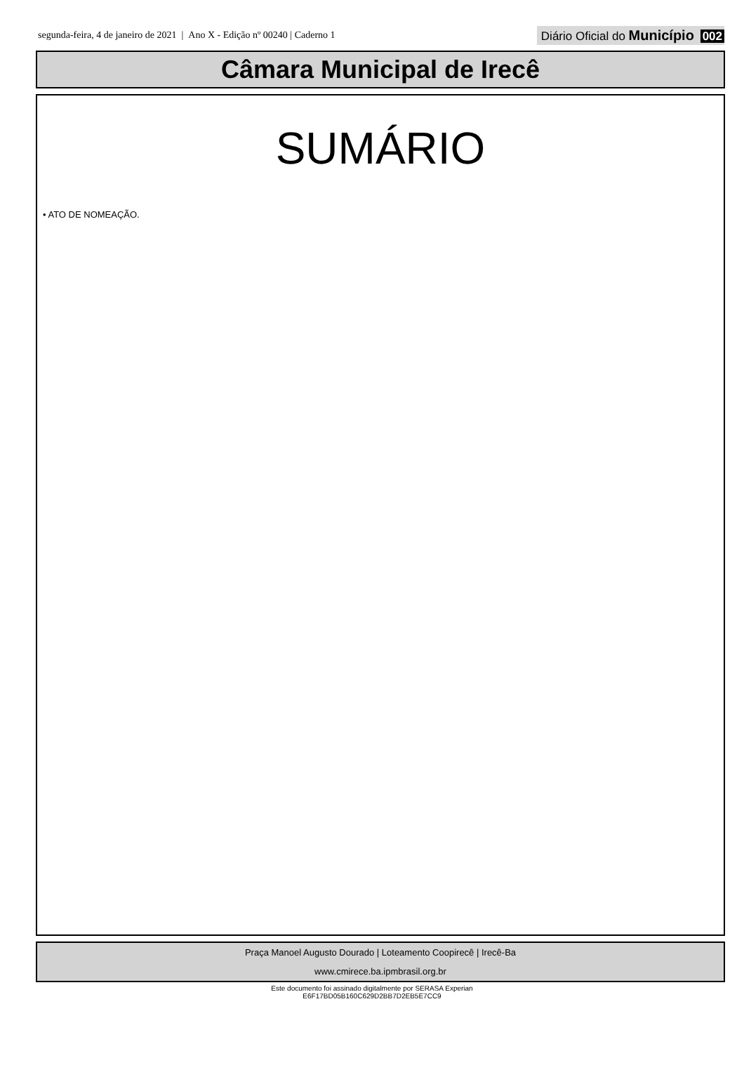segunda-feira, 4 de janeiro de 2021 | Ano X - Edição nº 00240 | Caderno 1
Diário Oficial do Município 002
Câmara Municipal de Irecê
SUMÁRIO
• ATO DE NOMEAÇÃO.
Praça Manoel Augusto Dourado | Loteamento Coopirecê | Irecê-Ba
www.cmirece.ba.ipmbrasil.org.br
Este documento foi assinado digitalmente por SERASA Experian
E6F17BD05B160C629D2BB7D2EB5E7CC9